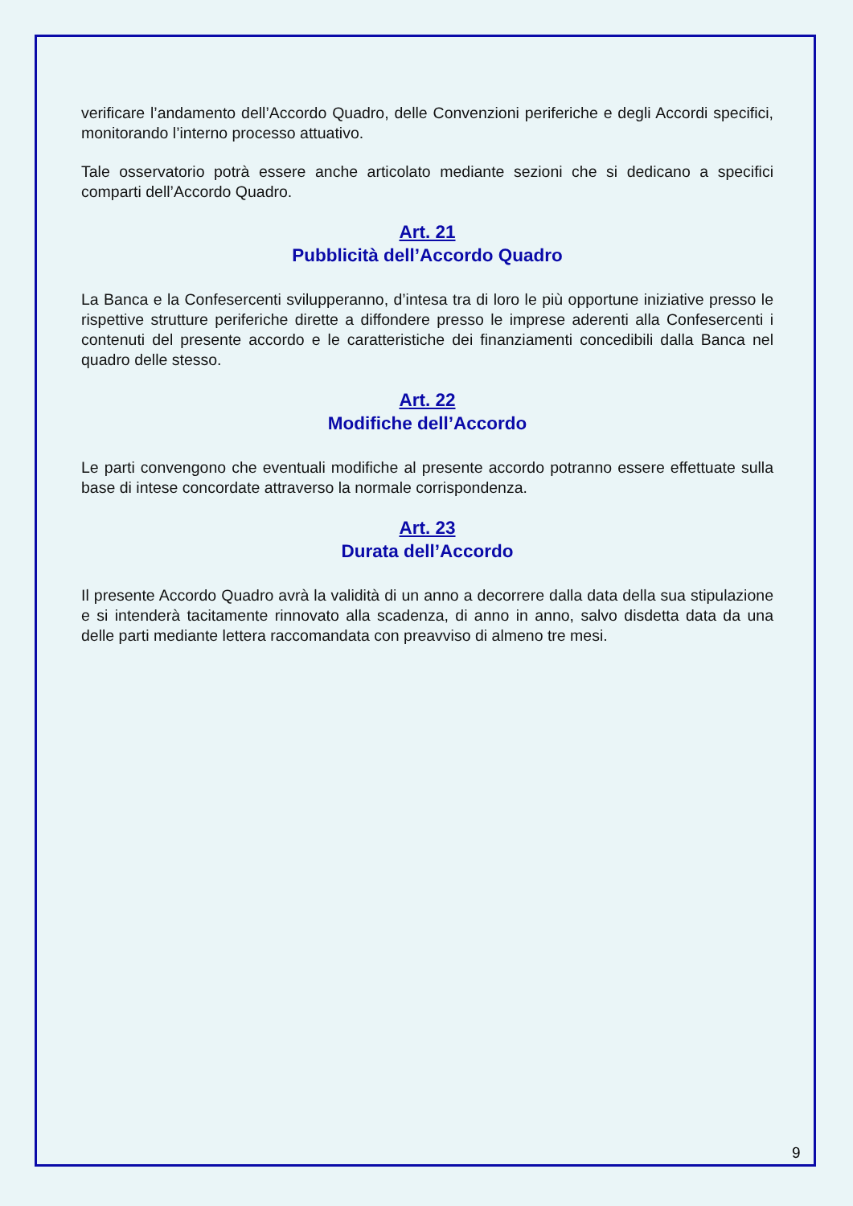verificare l’andamento dell’Accordo Quadro, delle Convenzioni periferiche e degli Accordi specifici, monitorando l’interno processo attuativo.
Tale osservatorio potrà essere anche articolato mediante sezioni che si dedicano a specifici comparti dell’Accordo Quadro.
Art. 21
Pubblicità dell’Accordo Quadro
La Banca e la Confesercenti svilupperanno, d’intesa tra di loro le più opportune iniziative presso le rispettive strutture periferiche dirette a diffondere presso le imprese aderenti alla Confesercenti i contenuti del presente accordo e le caratteristiche dei finanziamenti concedibili dalla Banca nel quadro delle stesso.
Art. 22
Modifiche dell’Accordo
Le parti convengono che eventuali modifiche al presente accordo potranno essere effettuate sulla base di intese concordate attraverso la normale corrispondenza.
Art. 23
Durata dell’Accordo
Il presente Accordo Quadro avrà la validità di un anno a decorrere dalla data della sua stipulazione e si intenderà tacitamente rinnovato alla scadenza, di anno in anno, salvo disdetta data da una delle parti mediante lettera raccomandata con preavviso di almeno tre mesi.
9